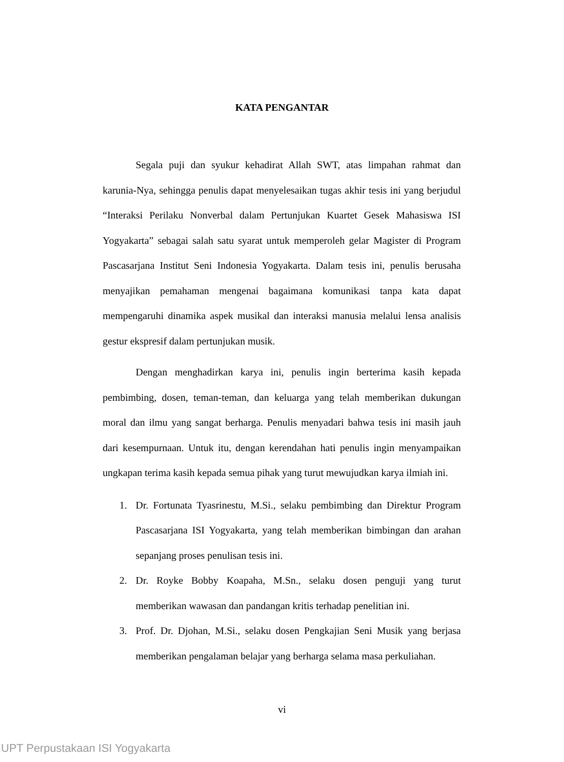KATA PENGANTAR
Segala puji dan syukur kehadirat Allah SWT, atas limpahan rahmat dan karunia-Nya, sehingga penulis dapat menyelesaikan tugas akhir tesis ini yang berjudul “Interaksi Perilaku Nonverbal dalam Pertunjukan Kuartet Gesek Mahasiswa ISI Yogyakarta” sebagai salah satu syarat untuk memperoleh gelar Magister di Program Pascasarjana Institut Seni Indonesia Yogyakarta. Dalam tesis ini, penulis berusaha menyajikan pemahaman mengenai bagaimana komunikasi tanpa kata dapat mempengaruhi dinamika aspek musikal dan interaksi manusia melalui lensa analisis gestur ekspresif dalam pertunjukan musik.
Dengan menghadirkan karya ini, penulis ingin berterima kasih kepada pembimbing, dosen, teman-teman, dan keluarga yang telah memberikan dukungan moral dan ilmu yang sangat berharga. Penulis menyadari bahwa tesis ini masih jauh dari kesempurnaan. Untuk itu, dengan kerendahan hati penulis ingin menyampaikan ungkapan terima kasih kepada semua pihak yang turut mewujudkan karya ilmiah ini.
1. Dr. Fortunata Tyasrinestu, M.Si., selaku pembimbing dan Direktur Program Pascasarjana ISI Yogyakarta, yang telah memberikan bimbingan dan arahan sepanjang proses penulisan tesis ini.
2. Dr. Royke Bobby Koapaha, M.Sn., selaku dosen penguji yang turut memberikan wawasan dan pandangan kritis terhadap penelitian ini.
3. Prof. Dr. Djohan, M.Si., selaku dosen Pengkajian Seni Musik yang berjasa memberikan pengalaman belajar yang berharga selama masa perkuliahan.
vi
UPT Perpustakaan ISI Yogyakarta